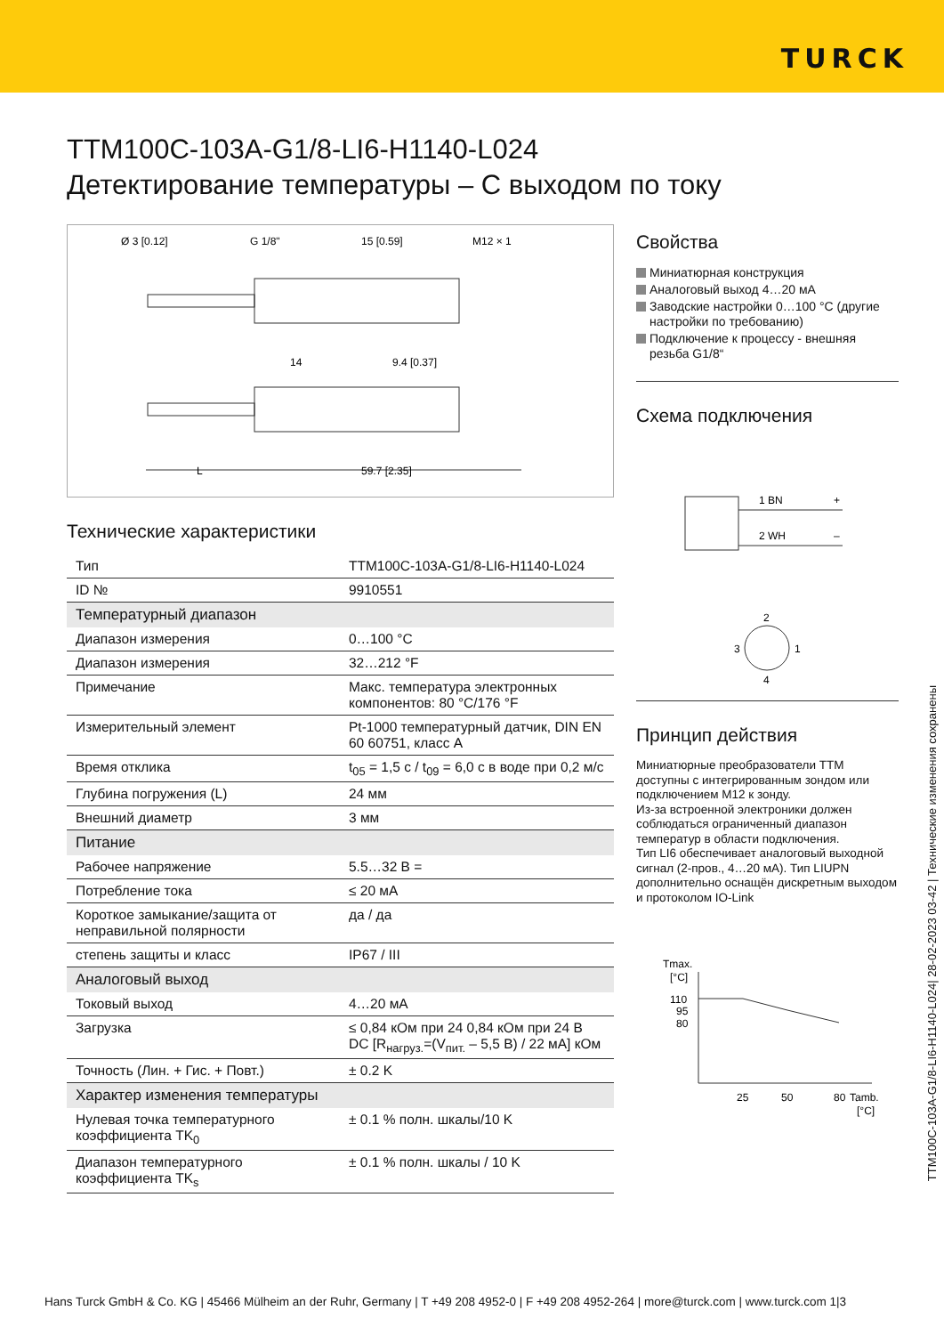TURCK
TTM100C-103A-G1/8-LI6-H1140-L024
Детектирование температуры – С выходом по току
Ø 3 [0.12]
G 1/8"
15 [0.59]
M12 × 1
14
9.4 [0.37]
L
59.7 [2.35]
Технические характеристики
| Тип | TTM100C-103A-G1/8-LI6-H1140-L024 |
| ID № | 9910551 |
| Температурный диапазон | |
| Диапазон измерения | 0…100 °C |
| Диапазон измерения | 32…212 °F |
| Примечание | Макс. температура электронных компонентов: 80 °C/176 °F |
| Измерительный элемент | Pt-1000 температурный датчик, DIN EN 60 60751, класс A |
| Время отклика | t<sub>05</sub> = 1,5 с / t<sub>09</sub> = 6,0 с в воде при 0,2 м/с |
| Глубина погружения (L) | 24 мм |
| Внешний диаметр | 3 мм |
| Питание | |
| Рабочее напряжение | 5.5…32 В = |
| Потребление тока | ≤ 20 мА |
| Короткое замыкание/защита от неправильной полярности | да / да |
| степень защиты и класс | IP67 / III |
| Аналоговый выход | |
| Токовый выход | 4…20 мА |
| Загрузка | ≤ 0,84 кОм при 24 0,84 кОм при 24 В DC [R<sub>нагруз.</sub>=(V<sub>пит.</sub> – 5,5 В) / 22 мА] кОм |
| Точность (Лин. + Гис. + Повт.) | ± 0.2 K |
| Характер изменения температуры | |
| Нулевая точка температурного коэффициента TK<sub>0</sub> | ± 0.1 % полн. шкалы/10 K |
| Диапазон температурного коэффициента TK<sub>s</sub> | ± 0.1 % полн. шкалы / 10 K |
Свойства
Миниатюрная конструкция
Аналоговый выход 4…20 мА
Заводские настройки 0…100 °C (другие настройки по требованию)
Подключение к процессу - внешняя резьба G1/8“
Схема подключения
1 BN
+
2 WH
–
2
3
1
4
Принцип действия
Миниатюрные преобразователи TTM доступны с интегрированным зондом или подключением M12 к зонду.
Из-за встроенной электроники должен соблюдаться ограниченный диапазон температур в области подключения.
Тип LI6 обеспечивает аналоговый выходной сигнал (2-пров., 4…20 мА). Тип LIUPN дополнительно оснащён дискретным выходом и протоколом IO-Link
Tmax.
[°C]
110
95
80
25
50
80
Tamb.
[°C]
TTM100C-103A-G1/8-LI6-H1140-L024| 28-02-2023 03-42 | Технические изменения сохранены
Hans Turck GmbH & Co. KG | 45466 Mülheim an der Ruhr, Germany | T +49 208 4952-0 | F +49 208 4952-264 | more@turck.com | www.turck.com 1|3